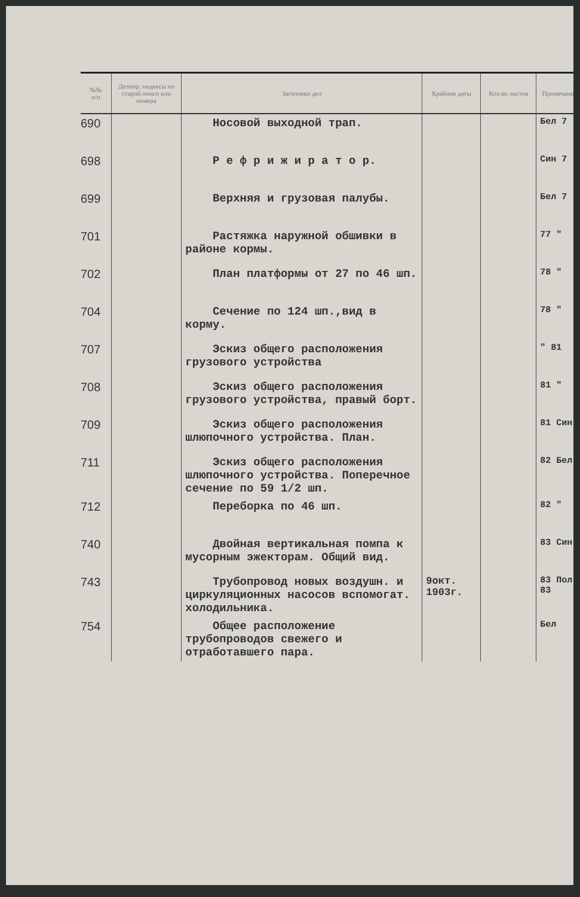| №№ п/п | Делопр. индексы по старой описи или номера | Заголовки дел | Крайние даты | Кол-во листов | Примечания |
| --- | --- | --- | --- | --- | --- |
| 690 | | Носовой выходной трап. | | | Бел 7 |
| 698 | | Р е ф р и ж и р а т о р. | | | Син 7 |
| 699 | | Верхняя и грузовая палубы. | | | Бел 7 |
| 701 | | Растяжка наружной обшивки в районе кормы. | | | 77 " |
| 702 | | План платформы от 27 по 46 шп. | | | 78 " |
| 704 | | Сечение по 124 шп.,вид в корму. | | | 78 " |
| 707 | | Эскиз общего расположения грузового устройства | | | " 81 |
| 708 | | Эскиз общего расположения грузового устройства, правый борт. | | | 81 " |
| 709 | | Эскиз общего расположения шлюпочного устройства. План. | | | 81 Син |
| 711 | | Эскиз общего расположения шлюпочного устройства. Поперечное сечение по 59 1/2 шп. | | | 82 Бел |
| 712 | | Переборка по 46 шп. | | | 82 " |
| 740 | | Двойная вертикальная помпа к мусорным эжекторам. Общий вид. | | | 83 Син |
| 743 | | Трубопровод новых воздушн. и циркуляционных насосов вспомогат. холодильника. | 9окт. 1903г. | | 83 Пол 83 |
| 754 | | Общее расположение трубопроводов свежего и отработавшего пара. | | | Бел |